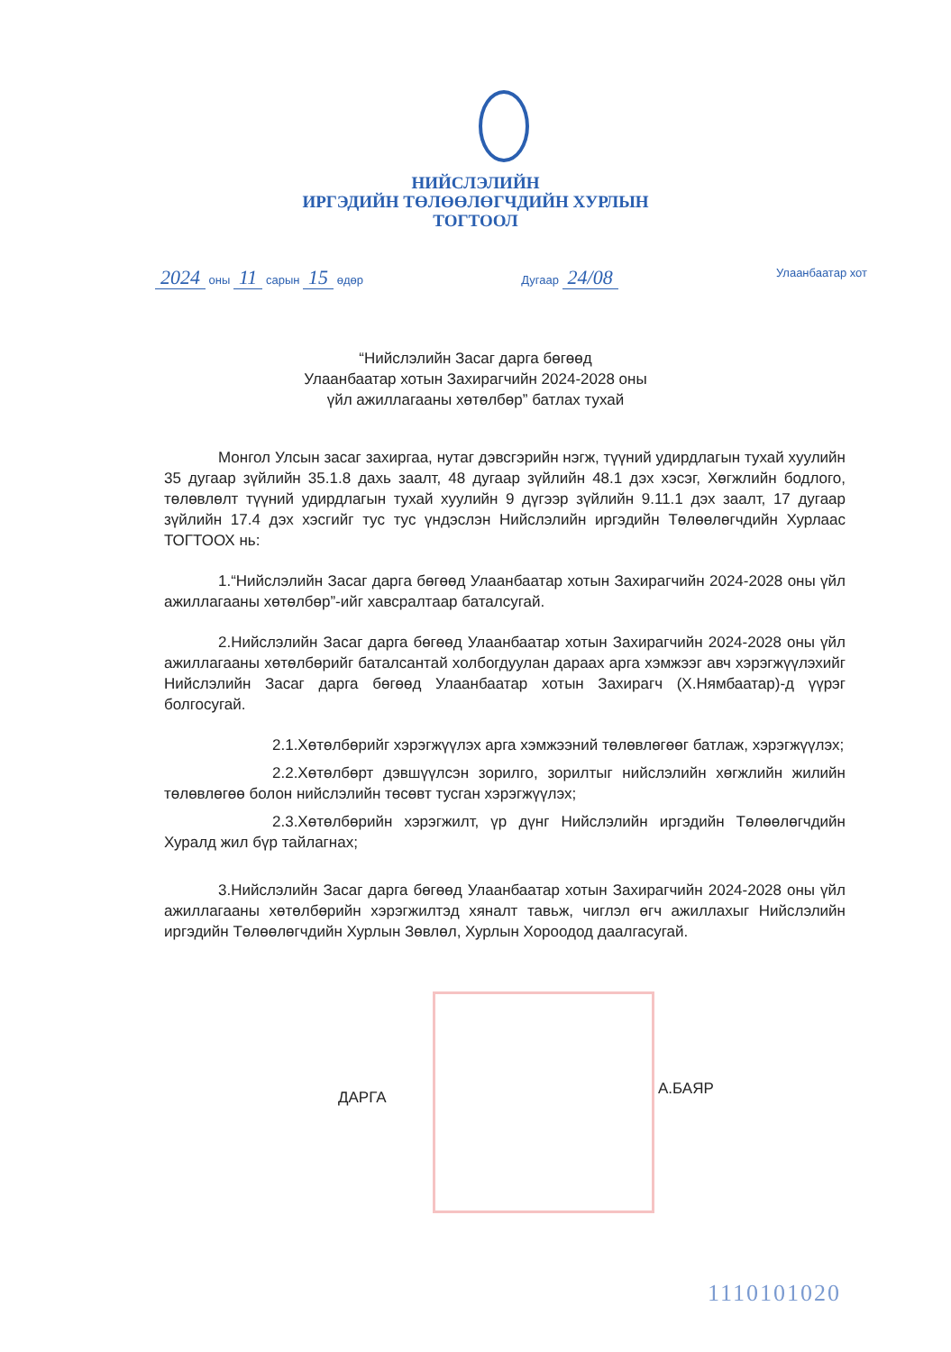НИЙСЛЭЛИЙН
ИРГЭДИЙН ТӨЛӨӨЛӨГЧДИЙН ХУРЛЫН
ТОГТООЛ
2024 оны 11 сарын 15 өдөр Дугаар 24/08 Улаанбаатар хот
“Нийслэлийн Засаг дарга бөгөөд
Улаанбаатар хотын Захирагчийн 2024-2028 оны
үйл ажиллагааны хөтөлбөр” батлах тухай
Монгол Улсын засаг захиргаа, нутаг дэвсгэрийн нэгж, түүний удирдлагын тухай хуулийн 35 дугаар зүйлийн 35.1.8 дахь заалт, 48 дугаар зүйлийн 48.1 дэх хэсэг, Хөгжлийн бодлого, төлөвлөлт түүний удирдлагын тухай хуулийн 9 дүгээр зүйлийн 9.11.1 дэх заалт, 17 дугаар зүйлийн 17.4 дэх хэсгийг тус тус үндэслэн Нийслэлийн иргэдийн Төлөөлөгчдийн Хурлаас ТОГТООХ нь:
1.“Нийслэлийн Засаг дарга бөгөөд Улаанбаатар хотын Захирагчийн 2024-2028 оны үйл ажиллагааны хөтөлбөр”-ийг хавсралтаар баталсугай.
2.Нийслэлийн Засаг дарга бөгөөд Улаанбаатар хотын Захирагчийн 2024-2028 оны үйл ажиллагааны хөтөлбөрийг баталсантай холбогдуулан дараах арга хэмжээг авч хэрэгжүүлэхийг Нийслэлийн Засаг дарга бөгөөд Улаанбаатар хотын Захирагч (Х.Нямбаатар)-д үүрэг болгосугай.
2.1.Хөтөлбөрийг хэрэгжүүлэх арга хэмжээний төлөвлөгөөг батлаж, хэрэгжүүлэх;
2.2.Хөтөлбөрт дэвшүүлсэн зорилго, зорилтыг нийслэлийн хөгжлийн жилийн төлөвлөгөө болон нийслэлийн төсөвт тусган хэрэгжүүлэх;
2.3.Хөтөлбөрийн хэрэгжилт, үр дүнг Нийслэлийн иргэдийн Төлөөлөгчдийн Хуралд жил бүр тайлагнах;
3.Нийслэлийн Засаг дарга бөгөөд Улаанбаатар хотын Захирагчийн 2024-2028 оны үйл ажиллагааны хөтөлбөрийн хэрэгжилтэд хяналт тавьж, чиглэл өгч ажиллахыг Нийслэлийн иргэдийн Төлөөлөгчдийн Хурлын Зөвлөл, Хурлын Хороодод даалгасугай.
ДАРГА А.БАЯР
1110101020